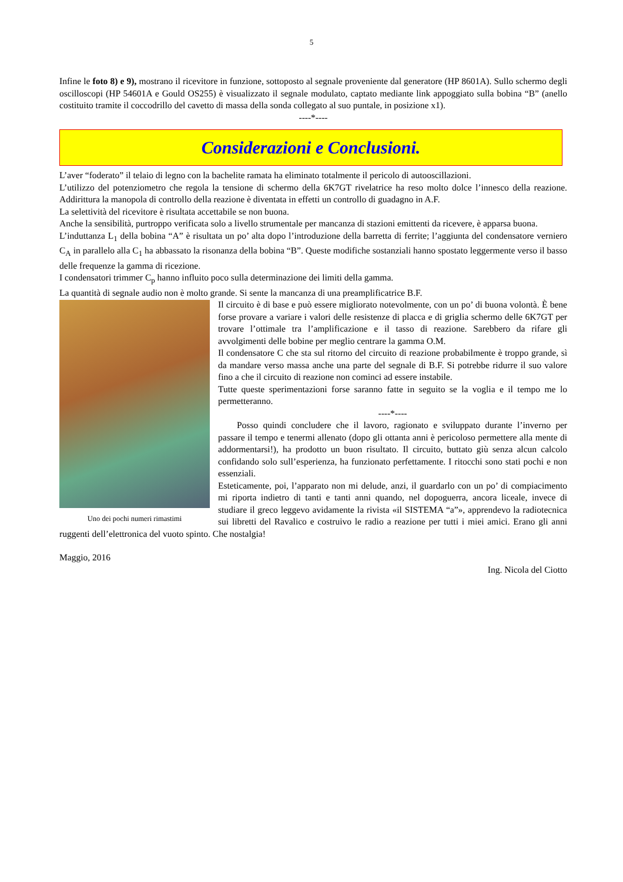5
Infine le foto 8) e 9), mostrano il ricevitore in funzione, sottoposto al segnale proveniente dal generatore (HP 8601A). Sullo schermo degli oscilloscopi (HP 54601A e Gould OS255) è visualizzato il segnale modulato, captato mediante link appoggiato sulla bobina “B” (anello costituito tramite il coccodrillo del cavetto di massa della sonda collegato al suo puntale, in posizione x1).
----*----
Considerazioni e Conclusioni.
L’aver “foderato” il telaio di legno con la bachelite ramata ha eliminato totalmente il pericolo di autooscillazioni.
L’utilizzo del potenziometro che regola la tensione di schermo della 6K7GT rivelatrice ha reso molto dolce l’innesco della reazione. Addirittura la manopola di controllo della reazione è diventata in effetti un controllo di guadagno in A.F.
La selettività del ricevitore è risultata accettabile se non buona.
Anche la sensibilità, purtroppo verificata solo a livello strumentale per mancanza di stazioni emittenti da ricevere, è apparsa buona.
L’induttanza L<sub>1</sub> della bobina “A” è risultata un po’ alta dopo l’introduzione della barretta di ferrite; l’aggiunta del condensatore verniero C<sub>A</sub> in parallelo alla C<sub>1</sub> ha abbassato la risonanza della bobina “B”. Queste modifiche sostanziali hanno spostato leggermente verso il basso delle frequenze la gamma di ricezione.
I condensatori trimmer C<sub>p</sub> hanno influito poco sulla determinazione dei limiti della gamma.
La quantità di segnale audio non è molto grande. Si sente la mancanza di una preamplificatrice B.F.
Uno dei pochi numeri rimastimi
Il circuito è di base e può essere migliorato notevolmente, con un po’ di buona volontà. È bene forse provare a variare i valori delle resistenze di placca e di griglia schermo delle 6K7GT per trovare l’ottimale tra l’amplificazione e il tasso di reazione. Sarebbero da rifare gli avvolgimenti delle bobine per meglio centrare la gamma O.M.
Il condensatore C che sta sul ritorno del circuito di reazione probabilmente è troppo grande, sì da mandare verso massa anche una parte del segnale di B.F. Si potrebbe ridurre il suo valore fino a che il circuito di reazione non cominci ad essere instabile.
Tutte queste sperimentazioni forse saranno fatte in seguito se la voglia e il tempo me lo permetteranno.
----*----
Posso quindi concludere che il lavoro, ragionato e sviluppato durante l’inverno per passare il tempo e tenermi allenato (dopo gli ottanta anni è pericoloso permettere alla mente di addormentarsi!), ha prodotto un buon risultato. Il circuito, buttato giù senza alcun calcolo confidando solo sull’esperienza, ha funzionato perfettamente. I ritocchi sono stati pochi e non essenziali.
Esteticamente, poi, l’apparato non mi delude, anzi, il guardarlo con un po’ di compiacimento mi riporta indietro di tanti e tanti anni quando, nel dopoguerra, ancora liceale, invece di studiare il greco leggevo avidamente la rivista «il SISTEMA “a”», apprendevo la radiotecnica sui libretti del Ravalico e costruivo le radio a reazione per tutti i miei amici. Erano gli anni ruggenti dell’elettronica del vuoto spinto. Che nostalgia!
Maggio, 2016
Ing. Nicola del Ciotto